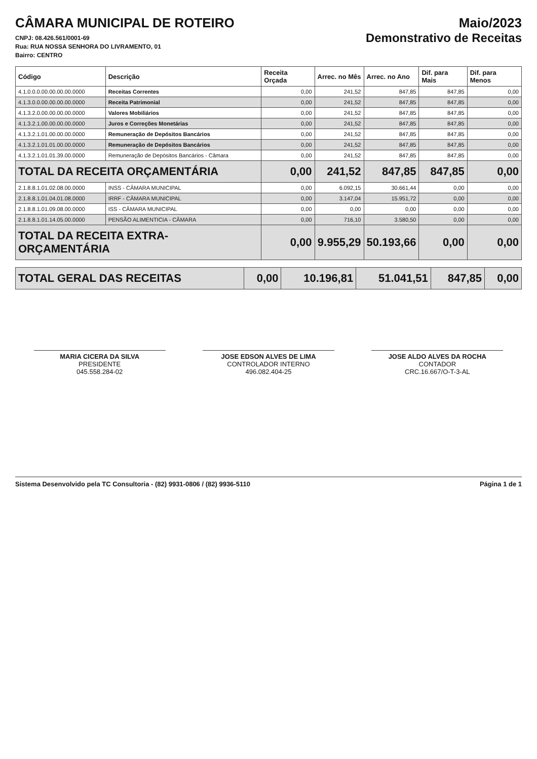CÂMARA MUNICIPAL DE ROTEIRO
CNPJ: 08.426.561/0001-69
Rua: RUA NOSSA SENHORA DO LIVRAMENTO, 01
Bairro: CENTRO
Maio/2023
Demonstrativo de Receitas
| Código | Descrição | Receita Orçada | Arrec. no Mês | Arrec. no Ano | Dif. para Mais | Dif. para Menos |
| --- | --- | --- | --- | --- | --- | --- |
| 4.1.0.0.0.00.00.00.00.0000 | Receitas Correntes | 0,00 | 241,52 | 847,85 | 847,85 | 0,00 |
| 4.1.3.0.0.00.00.00.00.0000 | Receita Patrimonial | 0,00 | 241,52 | 847,85 | 847,85 | 0,00 |
| 4.1.3.2.0.00.00.00.00.0000 | Valores Mobiliários | 0,00 | 241,52 | 847,85 | 847,85 | 0,00 |
| 4.1.3.2.1.00.00.00.00.0000 | Juros e Correções Monetárias | 0,00 | 241,52 | 847,85 | 847,85 | 0,00 |
| 4.1.3.2.1.01.00.00.00.0000 | Remuneração de Depósitos Bancários | 0,00 | 241,52 | 847,85 | 847,85 | 0,00 |
| 4.1.3.2.1.01.01.00.00.0000 | Remuneração de Depósitos Bancários | 0,00 | 241,52 | 847,85 | 847,85 | 0,00 |
| 4.1.3.2.1.01.01.39.00.0000 | Remuneração de Depósitos Bancários - Câmara | 0,00 | 241,52 | 847,85 | 847,85 | 0,00 |
| TOTAL DA RECEITA ORÇAMENTÁRIA | | 0,00 | 241,52 | 847,85 | 847,85 | 0,00 |
| 2.1.8.8.1.01.02.08.00.0000 | INSS - CÂMARA MUNICIPAL | 0,00 | 6.092,15 | 30.661,44 | 0,00 | 0,00 |
| 2.1.8.8.1.01.04.01.08.0000 | IRRF - CÂMARA MUNICIPAL | 0,00 | 3.147,04 | 15.951,72 | 0,00 | 0,00 |
| 2.1.8.8.1.01.09.08.00.0000 | ISS - CÂMARA MUNICIPAL | 0,00 | 0,00 | 0,00 | 0,00 | 0,00 |
| 2.1.8.8.1.01.14.05.00.0000 | PENSÃO ALIMENTICIA - CÂMARA | 0,00 | 716,10 | 3.580,50 | 0,00 | 0,00 |
| TOTAL DA RECEITA EXTRA-ORÇAMENTÁRIA | | 0,00 | 9.955,29 | 50.193,66 | 0,00 | 0,00 |
| TOTAL GERAL DAS RECEITAS | 0,00 | 10.196,81 | 51.041,51 | 847,85 | 0,00 |
MARIA CICERA DA SILVA
PRESIDENTE
045.558.284-02
JOSE EDSON ALVES DE LIMA
CONTROLADOR INTERNO
496.082.404-25
JOSE ALDO ALVES DA ROCHA
CONTADOR
CRC.16.667/O-T-3-AL
Sistema Desenvolvido pela TC Consultoria - (82) 9931-0806 / (82) 9936-5110 Página 1 de 1